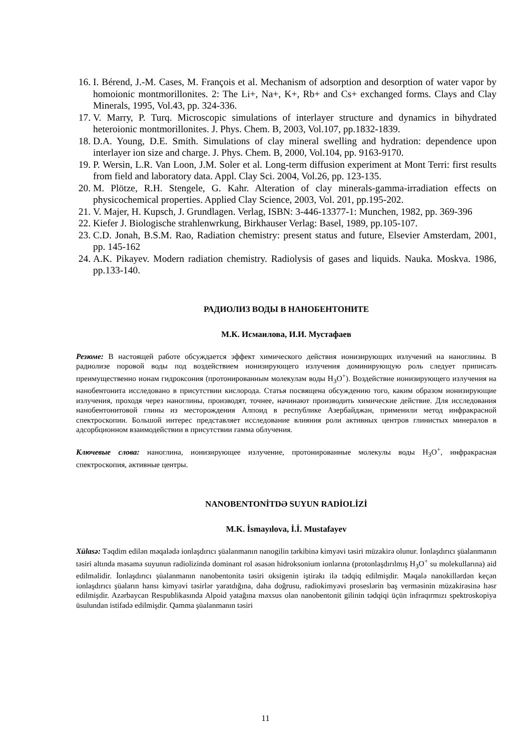16. I. Bérend, J.-M. Cases, M. François et al. Mechanism of adsorption and desorption of water vapor by homoionic montmorillonites. 2: The Li+, Na+, K+, Rb+ and Cs+ exchanged forms. Clays and Clay Minerals, 1995, Vol.43, pp. 324-336.
17. V. Marry, P. Turq. Microscopic simulations of interlayer structure and dynamics in bihydrated heteroionic montmorillonites. J. Phys. Chem. B, 2003, Vol.107, pp.1832-1839.
18. D.A. Young, D.E. Smith. Simulations of clay mineral swelling and hydration: dependence upon interlayer ion size and charge. J. Phys. Chem. B, 2000, Vol.104, pp. 9163-9170.
19. P. Wersin, L.R. Van Loon, J.M. Soler et al. Long-term diffusion experiment at Mont Terri: first results from field and laboratory data. Appl. Clay Sci. 2004, Vol.26, pp. 123-135.
20. M. Plötze, R.H. Stengele, G. Kahr. Alteration of clay minerals-gamma-irradiation effects on physicochemical properties. Applied Clay Science, 2003, Vol. 201, pp.195-202.
21. V. Majer, H. Kupsch, J. Grundlagen. Verlag, ISBN: 3-446-13377-1: Munchen, 1982, pp. 369-396
22. Kiefer J. Biologische strahlenwrkung, Birkhauser Verlag: Basel, 1989, pp.105-107.
23. C.D. Jonah, B.S.M. Rao, Radiation chemistry: present status and future, Elsevier Amsterdam, 2001, pp. 145-162
24. A.K. Pikayev. Modern radiation chemistry. Radiolysis of gases and liquids. Nauka. Moskva. 1986, pp.133-140.
РАДИОЛИЗ ВОДЫ В НАНОБЕНТОНИТЕ
М.К. Исмаилова, И.И. Мустафаев
Резюме: В настоящей работе обсуждается эффект химического действия ионизирующих излучений на наноглины. В радиолизе поровой воды под воздействием ионизирующего излучения доминирующую роль следует приписать преимущественно ионам гидроксония (протонированным молекулам воды H<sub>3</sub>O<sup>+</sup>). Воздействие ионизирующего излучения на нанобентонита исследовано в присутствии кислорода. Статья посвящена обсуждению того, каким образом ионизирующие излучения, проходя через наноглины, производят, точнее, начинают производить химические действие. Для исследования нанобентонитовой глины из месторождения Алпоид в республике Азербайджан, применили метод инфракрасной спектроскопии. Большой интерес представляет исследование влияния роли активных центров глинистых минералов в адсорбционном взаимодействии в присутствии гамма облучения.
Ключевые слова: наноглина, ионизирующее излучение, протонированные молекулы воды H<sub>3</sub>O<sup>+</sup>, инфракрасная спектроскопия, активные центры.
NANOBENTONİTDƏ SUYUN RADİOLİZİ
M.K. İsmayılova, İ.İ. Mustafayev
Xülasə: Təqdim edilən məqalədə ionlaşdırıcı şüalanmanın nanogilin tərkibinə kimyəvi təsiri müzakirə olunur. İonlaşdırıcı şüalanmanın təsiri altında məsamə suyunun radiolizində dominant rol əsasən hidroksonium ionlarına (protonlaşdırılmış H<sub>3</sub>O<sup>+</sup> su molekullarına) aid edilməlidir. İonlaşdırıcı şüalanmanın nanobentonitə təsiri oksigenin iştirakı ilə tədqiq edilmişdir. Məqalə nanokillərdən keçən ionlaşdırıcı şüaların hansı kimyəvi təsirlər yaratdığına, daha doğrusu, radiokimyəvi proseslərin baş verməsinin müzakirəsinə həsr edilmişdir. Azərbaycan Respublikasında Alpoid yatağına məxsus olan nanobentonit gilinin tədqiqi üçün infraqırmızı spektroskopiya üsulundan istifadə edilmişdir. Qamma şüalanmanın təsiri
11